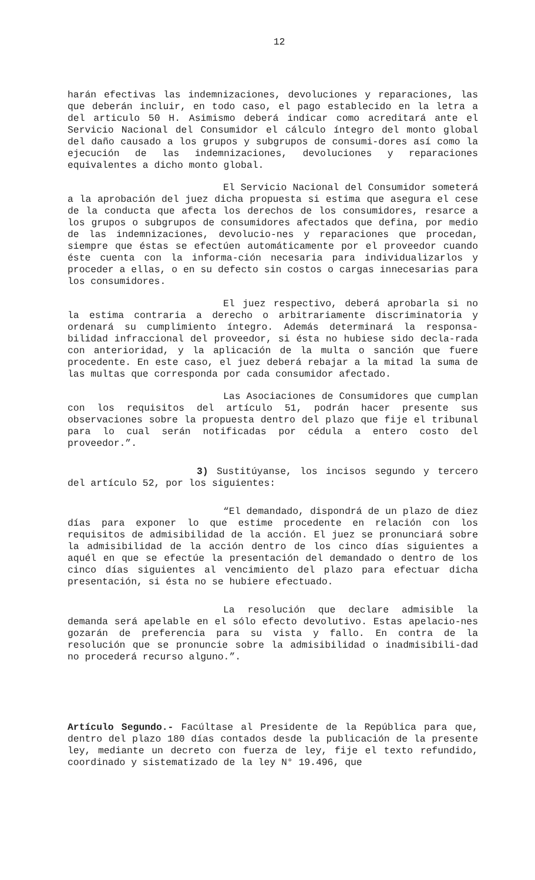12
harán efectivas las indemnizaciones, devoluciones y reparaciones, las que deberán incluir, en todo caso, el pago establecido en la letra a del articulo 50 H. Asimismo deberá indicar como acreditará ante el Servicio Nacional del Consumidor el cálculo íntegro del monto global del daño causado a los grupos y subgrupos de consumi-dores así como la ejecución de las indemnizaciones, devoluciones y reparaciones equivalentes a dicho monto global.
El Servicio Nacional del Consumidor someterá a la aprobación del juez dicha propuesta si estima que asegura el cese de la conducta que afecta los derechos de los consumidores, resarce a los grupos o subgrupos de consumidores afectados que defina, por medio de las indemnizaciones, devolucio-nes y reparaciones que procedan, siempre que éstas se efectúen automáticamente por el proveedor cuando éste cuenta con la informa-ción necesaria para individualizarlos y proceder a ellas, o en su defecto sin costos o cargas innecesarias para los consumidores.
El juez respectivo, deberá aprobarla si no la estima contraria a derecho o arbitrariamente discriminatoria y ordenará su cumplimiento íntegro. Además determinará la responsa-bilidad infraccional del proveedor, si ésta no hubiese sido decla-rada con anterioridad, y la aplicación de la multa o sanción que fuere procedente. En este caso, el juez deberá rebajar a la mitad la suma de las multas que corresponda por cada consumidor afectado.
Las Asociaciones de Consumidores que cumplan con los requisitos del artículo 51, podrán hacer presente sus observaciones sobre la propuesta dentro del plazo que fije el tribunal para lo cual serán notificadas por cédula a entero costo del proveedor.”.
3) Sustitúyanse, los incisos segundo y tercero del artículo 52, por los siguientes:
“El demandado, dispondrá de un plazo de diez días para exponer lo que estime procedente en relación con los requisitos de admisibilidad de la acción. El juez se pronunciará sobre la admisibilidad de la acción dentro de los cinco días siguientes a aquél en que se efectúe la presentación del demandado o dentro de los cinco días siguientes al vencimiento del plazo para efectuar dicha presentación, si ésta no se hubiere efectuado.
La resolución que declare admisible la demanda será apelable en el sólo efecto devolutivo. Estas apelacio-nes gozarán de preferencia para su vista y fallo. En contra de la resolución que se pronuncie sobre la admisibilidad o inadmisibili-dad no procederá recurso alguno.”.
Artículo Segundo.- Facúltase al Presidente de la República para que, dentro del plazo 180 días contados desde la publicación de la presente ley, mediante un decreto con fuerza de ley, fije el texto refundido, coordinado y sistematizado de la ley N° 19.496, que